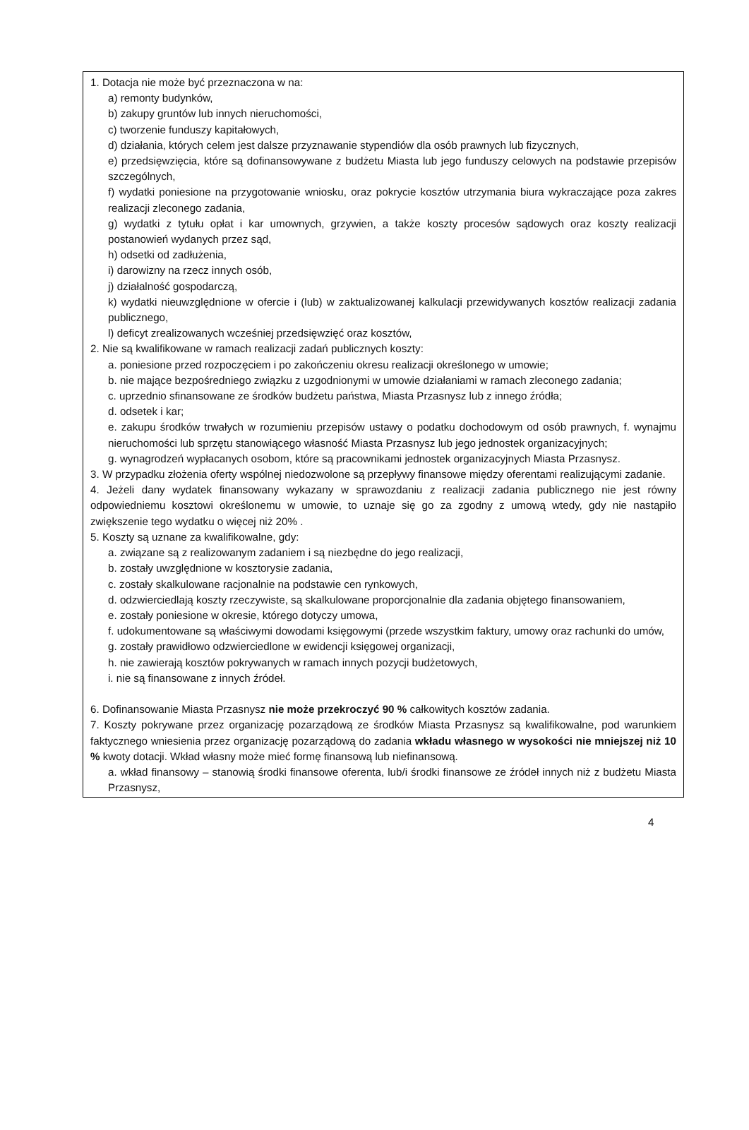1. Dotacja nie może być przeznaczona w na:
a) remonty budynków,
b) zakupy gruntów lub innych nieruchomości,
c) tworzenie funduszy kapitałowych,
d) działania, których celem jest dalsze przyznawanie stypendiów dla osób prawnych lub fizycznych,
e) przedsięwzięcia, które są dofinansowywane z budżetu Miasta lub jego funduszy celowych na podstawie przepisów szczególnych,
f) wydatki poniesione na przygotowanie wniosku, oraz pokrycie kosztów utrzymania biura wykraczające poza zakres realizacji zleconego zadania,
g) wydatki z tytułu opłat i kar umownych, grzywien, a także koszty procesów sądowych oraz koszty realizacji postanowień wydanych przez sąd,
h) odsetki od zadłużenia,
i) darowizny na rzecz innych osób,
j) działalność gospodarczą,
k) wydatki nieuwzględnione w ofercie i (lub) w zaktualizowanej kalkulacji przewidywanych kosztów realizacji zadania publicznego,
l) deficyt zrealizowanych wcześniej przedsięwzięć oraz kosztów,
2. Nie są kwalifikowane w ramach realizacji zadań publicznych koszty:
a. poniesione przed rozpoczęciem i po zakończeniu okresu realizacji określonego w umowie;
b. nie mające bezpośredniego związku z uzgodnionymi w umowie działaniami w ramach zleconego zadania;
c. uprzednio sfinansowane ze środków budżetu państwa, Miasta Przasnysz lub z innego źródła;
d. odsetek i kar;
e. zakupu środków trwałych w rozumieniu przepisów ustawy o podatku dochodowym od osób prawnych, f. wynajmu nieruchomości lub sprzętu stanowiącego własność Miasta Przasnysz lub jego jednostek organizacyjnych;
g. wynagrodzeń wypłacanych osobom, które są pracownikami jednostek organizacyjnych Miasta Przasnysz.
3. W przypadku złożenia oferty wspólnej niedozwolone są przepływy finansowe między oferentami realizującymi zadanie.
4. Jeżeli dany wydatek finansowany wykazany w sprawozdaniu z realizacji zadania publicznego nie jest równy odpowiedniemu kosztowi określonemu w umowie, to uznaje się go za zgodny z umową wtedy, gdy nie nastąpiło zwiększenie tego wydatku o więcej niż 20% .
5. Koszty są uznane za kwalifikowalne, gdy:
a. związane są z realizowanym zadaniem i są niezbędne do jego realizacji,
b. zostały uwzględnione w kosztorysie zadania,
c. zostały skalkulowane racjonalnie na podstawie cen rynkowych,
d. odzwierciedlają koszty rzeczywiste, są skalkulowane proporcjonalnie dla zadania objętego finansowaniem,
e. zostały poniesione w okresie, którego dotyczy umowa,
f. udokumentowane są właściwymi dowodami księgowymi (przede wszystkim faktury, umowy oraz rachunki do umów,
g. zostały prawidłowo odzwierciedlone w ewidencji księgowej organizacji,
h. nie zawierają kosztów pokrywanych w ramach innych pozycji budżetowych,
i. nie są finansowane z innych źródeł.
6. Dofinansowanie Miasta Przasnysz nie może przekroczyć 90 % całkowitych kosztów zadania.
7. Koszty pokrywane przez organizację pozarządową ze środków Miasta Przasnysz są kwalifikowalne, pod warunkiem faktycznego wniesienia przez organizację pozarządową do zadania wkładu własnego w wysokości nie mniejszej niż 10 % kwoty dotacji. Wkład własny może mieć formę finansową lub niefinansową.
a. wkład finansowy – stanowią środki finansowe oferenta, lub/i środki finansowe ze źródeł innych niż z budżetu Miasta Przasnysz,
4